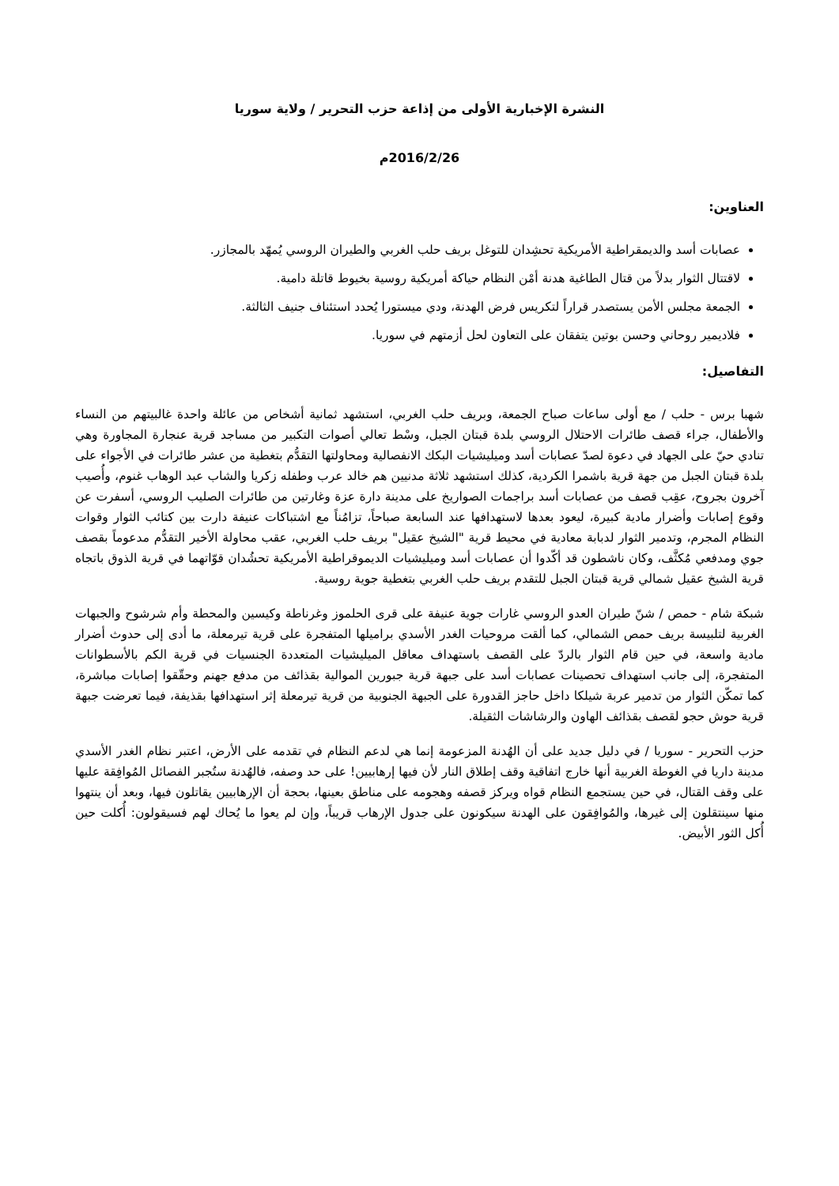النشرة الإخبارية الأولى من إذاعة حزب التحرير / ولاية سوريا
2016/2/26م
العناوين:
عصابات أسد والديمقراطية الأمريكية تحشِدان للتوغل بريف حلب الغربي والطيران الروسي يُمهّد بالمجازر.
لاقتتال الثوار بدلاً من قتال الطاغية هدنة أمْن النظام حياكة أمريكية روسية بخيوط قاتلة دامية.
الجمعة مجلس الأمن يستصدر قراراً لتكريس فرض الهدنة، ودي ميستورا يُحدد استئناف جنيف الثالثة.
فلاديمير روحاني وحسن بوتين يتفقان على التعاون لحل أزمتهم في سوريا.
التفاصيل:
شهبا برس - حلب / مع أولى ساعات صباح الجمعة، وبريف حلب الغربي، استشهد ثمانية أشخاص من عائلة واحدة غالبيتهم من النساء والأطفال، جراء قصف طائرات الاحتلال الروسي بلدة قبتان الجبل، وسْط تعالي أصوات التكبير من مساجد قرية عنجارة المجاورة وهي تنادي حيّ على الجهاد في دعوة لصدّ عصابات أسد وميليشيات البكك الانفصالية ومحاولتها التقدُّم بتغطية من عشر طائرات في الأجواء على بلدة قبتان الجبل من جهة قرية باشمرا الكردية، كذلك استشهد ثلاثة مدنيين هم خالد عرب وطفله زكريا والشاب عبد الوهاب غنوم، وأُصيب آخرون بجروح، عقِب قصف من عصابات أسد براجمات الصواريخ على مدينة دارة عزة وغارتين من طائرات الصليب الروسي، أسفرت عن وقوع إصابات وأضرار مادية كبيرة، ليعود بعدها لاستهدافها عند السابعة صباحاً، تزامُناً مع اشتباكات عنيفة دارت بين كتائب الثوار وقوات النظام المجرم، وتدمير الثوار لدبابة معادية في محيط قرية "الشيخ عقيل" بريف حلب الغربي، عقب محاولة الأخير التقدُّم مدعوماً بقصف جوي ومدفعي مُكثَّف، وكان ناشطون قد أكّدوا أن عصابات أسد وميليشيات الديموقراطية الأمريكية تحشُدان قوّاتهما في قرية الذوق باتجاه قرية الشيخ عقيل شمالي قرية قبتان الجبل للتقدم بريف حلب الغربي بتغطية جوية روسية.
شبكة شام - حمص / شنّ طيران العدو الروسي غارات جوية عنيفة على قرى الحلموز وغرناطة وكيسين والمحطة وأم شرشوح والجبهات الغربية لتلبيسة بريف حمص الشمالي، كما ألقت مروحيات الغدر الأسدي براميلها المتفجرة على قرية تيرمعلة، ما أدى إلى حدوث أضرار مادية واسعة، في حين قام الثوار بالردّ على القصف باستهداف معاقل الميليشيات المتعددة الجنسيات في قرية الكم بالأسطوانات المتفجرة، إلى جانب استهداف تحصينات عصابات أسد على جبهة قرية جبورين الموالية بقذائف من مدفع جهنم وحقّقوا إصابات مباشرة، كما تمكّن الثوار من تدمير عربة شيلكا داخل حاجز القدورة على الجبهة الجنوبية من قرية تيرمعلة إثر استهدافها بقذيفة، فيما تعرضت جبهة قرية حوش حجو لقصف بقذائف الهاون والرشاشات الثقيلة.
حزب التحرير - سوريا / في دليل جديد على أن الهُدنة المزعومة إنما هي لدعم النظام في تقدمه على الأرض، اعتبر نظام الغدر الأسدي مدينة داريا في الغوطة الغربية أنها خارج اتفاقية وقف إطلاق النار لأن فيها إرهابيين! على حد وصفه، فالهُدنة ستُجبر الفصائل المُوافِقة عليها على وقف القتال، في حين يستجمع النظام قواه ويركز قصفه وهجومه على مناطق بعينها، بحجة أن الإرهابيين يقاتلون فيها، وبعد أن ينتهوا منها سينتقلون إلى غيرها، والمُوافِقون على الهدنة سيكونون على جدول الإرهاب قريباً، وإن لم يعوا ما يُحاك لهم فسيقولون: أُكلت حين أُكل الثور الأبيض.